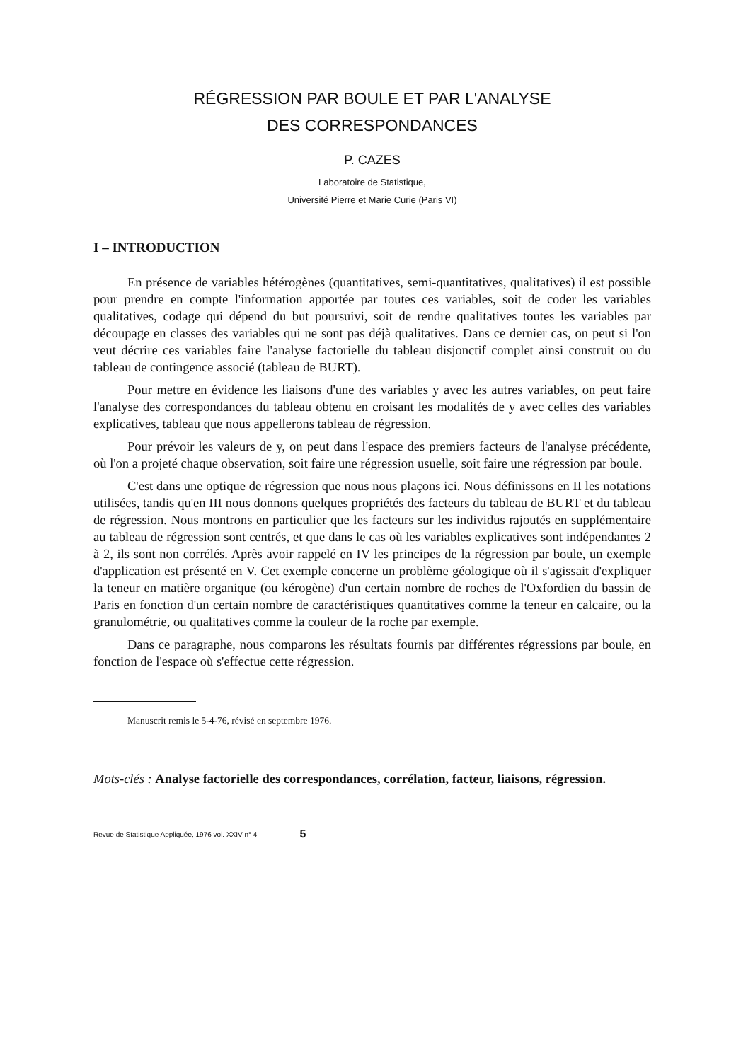RÉGRESSION PAR BOULE ET PAR L'ANALYSE
DES CORRESPONDANCES
P. CAZES
Laboratoire de Statistique,
Université Pierre et Marie Curie (Paris VI)
I – INTRODUCTION
En présence de variables hétérogènes (quantitatives, semi-quantitatives, qualitatives) il est possible pour prendre en compte l'information apportée par toutes ces variables, soit de coder les variables qualitatives, codage qui dépend du but poursuivi, soit de rendre qualitatives toutes les variables par découpage en classes des variables qui ne sont pas déjà qualitatives. Dans ce dernier cas, on peut si l'on veut décrire ces variables faire l'analyse factorielle du tableau disjonctif complet ainsi construit ou du tableau de contingence associé (tableau de BURT).
Pour mettre en évidence les liaisons d'une des variables y avec les autres variables, on peut faire l'analyse des correspondances du tableau obtenu en croisant les modalités de y avec celles des variables explicatives, tableau que nous appellerons tableau de régression.
Pour prévoir les valeurs de y, on peut dans l'espace des premiers facteurs de l'analyse précédente, où l'on a projeté chaque observation, soit faire une régression usuelle, soit faire une régression par boule.
C'est dans une optique de régression que nous nous plaçons ici. Nous définissons en II les notations utilisées, tandis qu'en III nous donnons quelques propriétés des facteurs du tableau de BURT et du tableau de régression. Nous montrons en particulier que les facteurs sur les individus rajoutés en supplémentaire au tableau de régression sont centrés, et que dans le cas où les variables explicatives sont indépendantes 2 à 2, ils sont non corrélés. Après avoir rappelé en IV les principes de la régression par boule, un exemple d'application est présenté en V. Cet exemple concerne un problème géologique où il s'agissait d'expliquer la teneur en matière organique (ou kérogène) d'un certain nombre de roches de l'Oxfordien du bassin de Paris en fonction d'un certain nombre de caractéristiques quantitatives comme la teneur en calcaire, ou la granulométrie, ou qualitatives comme la couleur de la roche par exemple.
Dans ce paragraphe, nous comparons les résultats fournis par différentes régressions par boule, en fonction de l'espace où s'effectue cette régression.
Manuscrit remis le 5-4-76, révisé en septembre 1976.
Mots-clés : Analyse factorielle des correspondances, corrélation, facteur, liaisons, régression.
Revue de Statistique Appliquée, 1976 vol. XXIV n° 4 5